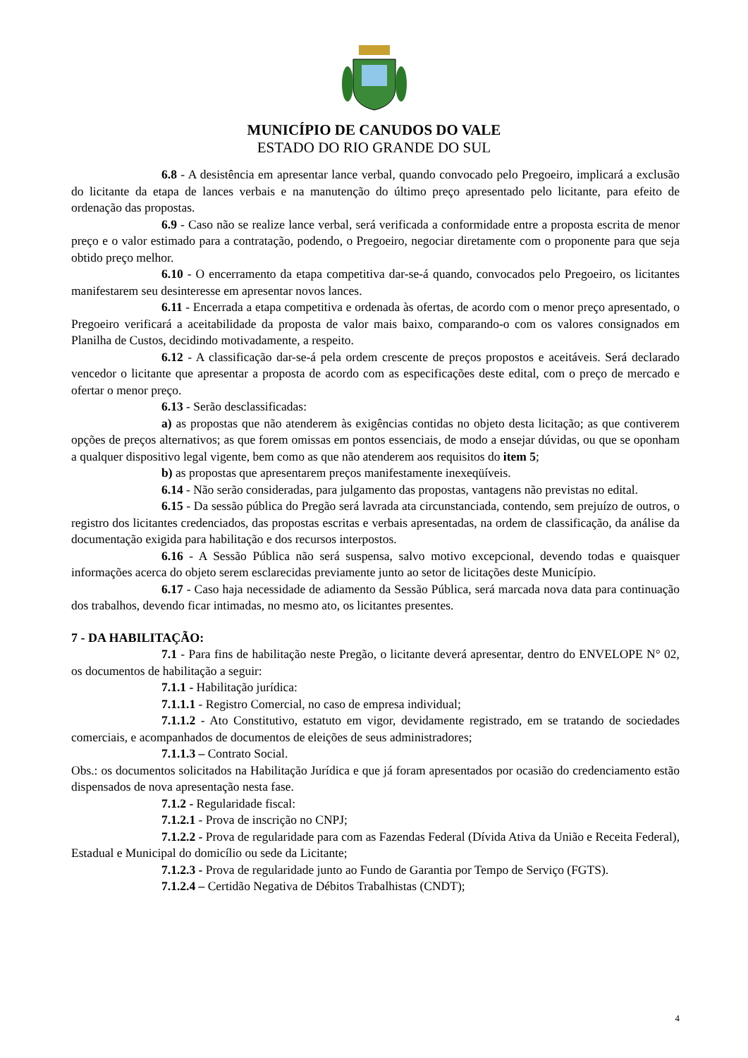MUNICÍPIO DE CANUDOS DO VALE
ESTADO DO RIO GRANDE DO SUL
6.8 - A desistência em apresentar lance verbal, quando convocado pelo Pregoeiro, implicará a exclusão do licitante da etapa de lances verbais e na manutenção do último preço apresentado pelo licitante, para efeito de ordenação das propostas.
6.9 - Caso não se realize lance verbal, será verificada a conformidade entre a proposta escrita de menor preço e o valor estimado para a contratação, podendo, o Pregoeiro, negociar diretamente com o proponente para que seja obtido preço melhor.
6.10 - O encerramento da etapa competitiva dar-se-á quando, convocados pelo Pregoeiro, os licitantes manifestarem seu desinteresse em apresentar novos lances.
6.11 - Encerrada a etapa competitiva e ordenada às ofertas, de acordo com o menor preço apresentado, o Pregoeiro verificará a aceitabilidade da proposta de valor mais baixo, comparando-o com os valores consignados em Planilha de Custos, decidindo motivadamente, a respeito.
6.12 - A classificação dar-se-á pela ordem crescente de preços propostos e aceitáveis. Será declarado vencedor o licitante que apresentar a proposta de acordo com as especificações deste edital, com o preço de mercado e ofertar o menor preço.
6.13 - Serão desclassificadas:
a) as propostas que não atenderem às exigências contidas no objeto desta licitação; as que contiverem opções de preços alternativos; as que forem omissas em pontos essenciais, de modo a ensejar dúvidas, ou que se oponham a qualquer dispositivo legal vigente, bem como as que não atenderem aos requisitos do item 5;
b) as propostas que apresentarem preços manifestamente inexeqüíveis.
6.14 - Não serão consideradas, para julgamento das propostas, vantagens não previstas no edital.
6.15 - Da sessão pública do Pregão será lavrada ata circunstanciada, contendo, sem prejuízo de outros, o registro dos licitantes credenciados, das propostas escritas e verbais apresentadas, na ordem de classificação, da análise da documentação exigida para habilitação e dos recursos interpostos.
6.16 - A Sessão Pública não será suspensa, salvo motivo excepcional, devendo todas e quaisquer informações acerca do objeto serem esclarecidas previamente junto ao setor de licitações deste Município.
6.17 - Caso haja necessidade de adiamento da Sessão Pública, será marcada nova data para continuação dos trabalhos, devendo ficar intimadas, no mesmo ato, os licitantes presentes.
7 - DA HABILITAÇÃO:
7.1 - Para fins de habilitação neste Pregão, o licitante deverá apresentar, dentro do ENVELOPE N° 02, os documentos de habilitação a seguir:
7.1.1 - Habilitação jurídica:
7.1.1.1 - Registro Comercial, no caso de empresa individual;
7.1.1.2 - Ato Constitutivo, estatuto em vigor, devidamente registrado, em se tratando de sociedades comerciais, e acompanhados de documentos de eleições de seus administradores;
7.1.1.3 – Contrato Social.
Obs.: os documentos solicitados na Habilitação Jurídica e que já foram apresentados por ocasião do credenciamento estão dispensados de nova apresentação nesta fase.
7.1.2 - Regularidade fiscal:
7.1.2.1 - Prova de inscrição no CNPJ;
7.1.2.2 - Prova de regularidade para com as Fazendas Federal (Dívida Ativa da União e Receita Federal), Estadual e Municipal do domicílio ou sede da Licitante;
7.1.2.3 - Prova de regularidade junto ao Fundo de Garantia por Tempo de Serviço (FGTS).
7.1.2.4 – Certidão Negativa de Débitos Trabalhistas (CNDT);
4